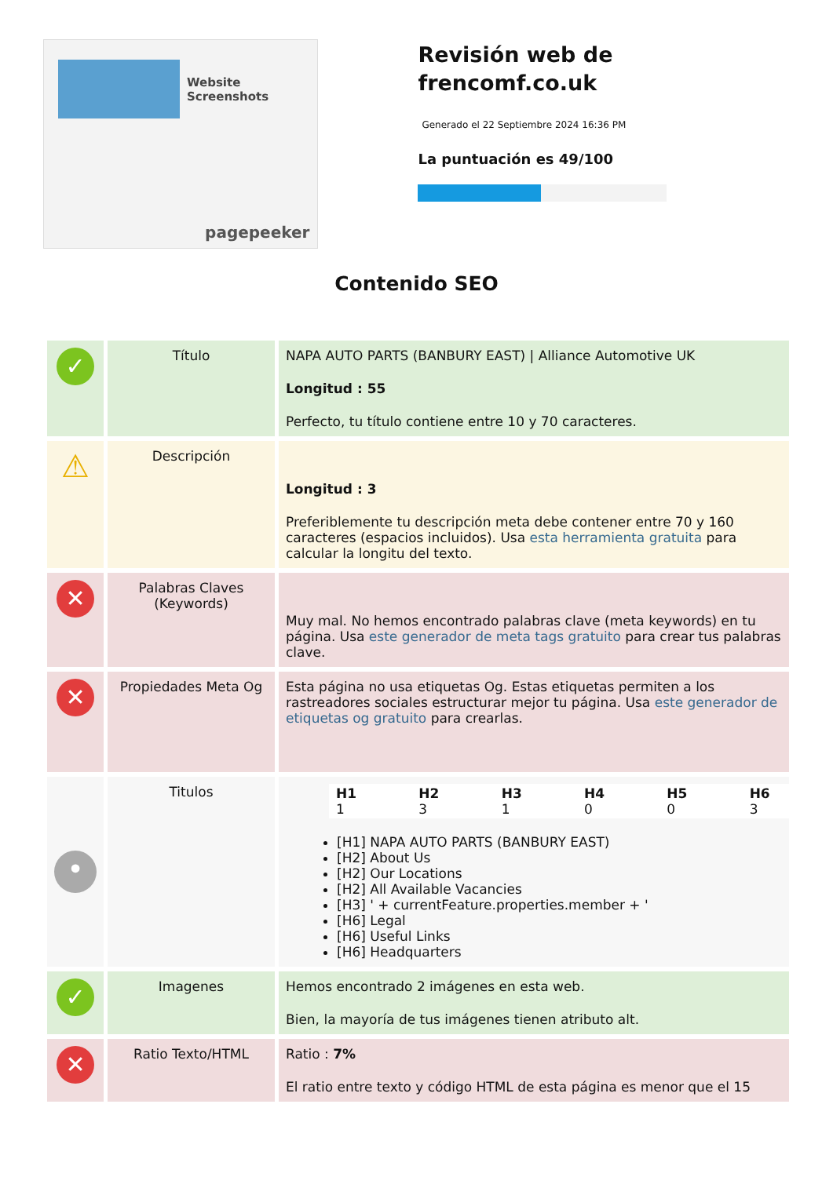Website Screenshots
pagepeeker
Revisión web de frencomf.co.uk
Generado el 22 Septiembre 2024 16:36 PM
La puntuación es 49/100
Contenido SEO
| ✓ | Título | NAPA AUTO PARTS (BANBURY EAST) / Alliance Automotive UK Longitud : 55 Perfecto, tu título contiene entre 10 y 70 caracteres. |
| ⚠ | Descripción | Longitud : 3 Preferiblemente tu descripción meta debe contener entre 70 y 160 caracteres (espacios incluidos). Usa esta herramienta gratuita para calcular la longitu del texto. |
| ✕ | Palabras Claves (Keywords) | Muy mal. No hemos encontrado palabras clave (meta keywords) en tu página. Usa este generador de meta tags gratuito para crear tus palabras clave. |
| ✕ | Propiedades Meta Og | Esta página no usa etiquetas Og. Estas etiquetas permiten a los rastreadores sociales estructurar mejor tu página. Usa este generador de etiquetas og gratuito para crearlas. |
| • | Titulos | / H1 1 / H2 3 / H3 1 / H4 0 / H5 0 / H6 3 / [H1] NAPA AUTO PARTS (BANBURY EAST) [H2] About Us [H2] Our Locations [H2] All Available Vacancies [H3] ' + currentFeature.properties.member + ' [H6] Legal [H6] Useful Links [H6] Headquarters |
| ✓ | Imagenes | Hemos encontrado 2 imágenes en esta web. Bien, la mayoría de tus imágenes tienen atributo alt. |
| ✕ | Ratio Texto/HTML | Ratio : 7% El ratio entre texto y código HTML de esta página es menor que el 15 |